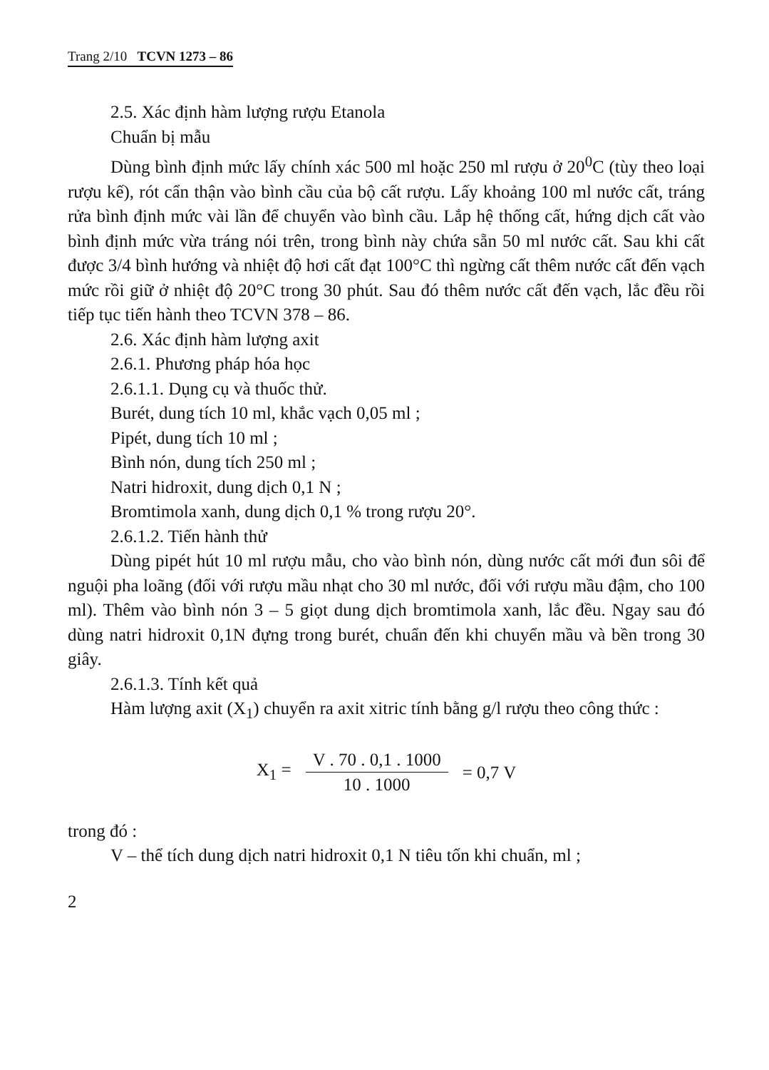Trang 2/10 TCVN 1273 – 86
2.5. Xác định hàm lượng rượu Etanola
Chuẩn bị mẫu
Dùng bình định mức lấy chính xác 500 ml hoặc 250 ml rượu ở 20<sup>0</sup>C (tùy theo loại rượu kế), rót cẩn thận vào bình cầu của bộ cất rượu. Lấy khoảng 100 ml nước cất, tráng rửa bình định mức vài lần để chuyển vào bình cầu. Lắp hệ thống cất, hứng dịch cất vào bình định mức vừa tráng nói trên, trong bình này chứa sẵn 50 ml nước cất. Sau khi cất được 3/4 bình hướng và nhiệt độ hơi cất đạt 100°C thì ngừng cất thêm nước cất đến vạch mức rồi giữ ở nhiệt độ 20°C trong 30 phút. Sau đó thêm nước cất đến vạch, lắc đều rồi tiếp tục tiến hành theo TCVN 378 – 86.
2.6. Xác định hàm lượng axit
2.6.1. Phương pháp hóa học
2.6.1.1. Dụng cụ và thuốc thử.
Burét, dung tích 10 ml, khắc vạch 0,05 ml ;
Pipét, dung tích 10 ml ;
Bình nón, dung tích 250 ml ;
Natri hidroxit, dung dịch 0,1 N ;
Bromtimola xanh, dung dịch 0,1 % trong rượu 20°.
2.6.1.2. Tiến hành thử
Dùng pipét hút 10 ml rượu mẫu, cho vào bình nón, dùng nước cất mới đun sôi để nguội pha loãng (đối với rượu mầu nhạt cho 30 ml nước, đối với rượu mầu đậm, cho 100 ml). Thêm vào bình nón 3 – 5 giọt dung dịch bromtimola xanh, lắc đều. Ngay sau đó dùng natri hidroxit 0,1N đựng trong burét, chuẩn đến khi chuyển mầu và bền trong 30 giây.
2.6.1.3. Tính kết quả
Hàm lượng axit (X<sub>1</sub>) chuyển ra axit xitric tính bằng g/l rượu theo công thức :
X<sub>1</sub> = V . 70 . 0,1 . 1000 10 . 1000 = 0,7 V
trong đó :
V – thể tích dung dịch natri hidroxit 0,1 N tiêu tốn khi chuẩn, ml ;
2